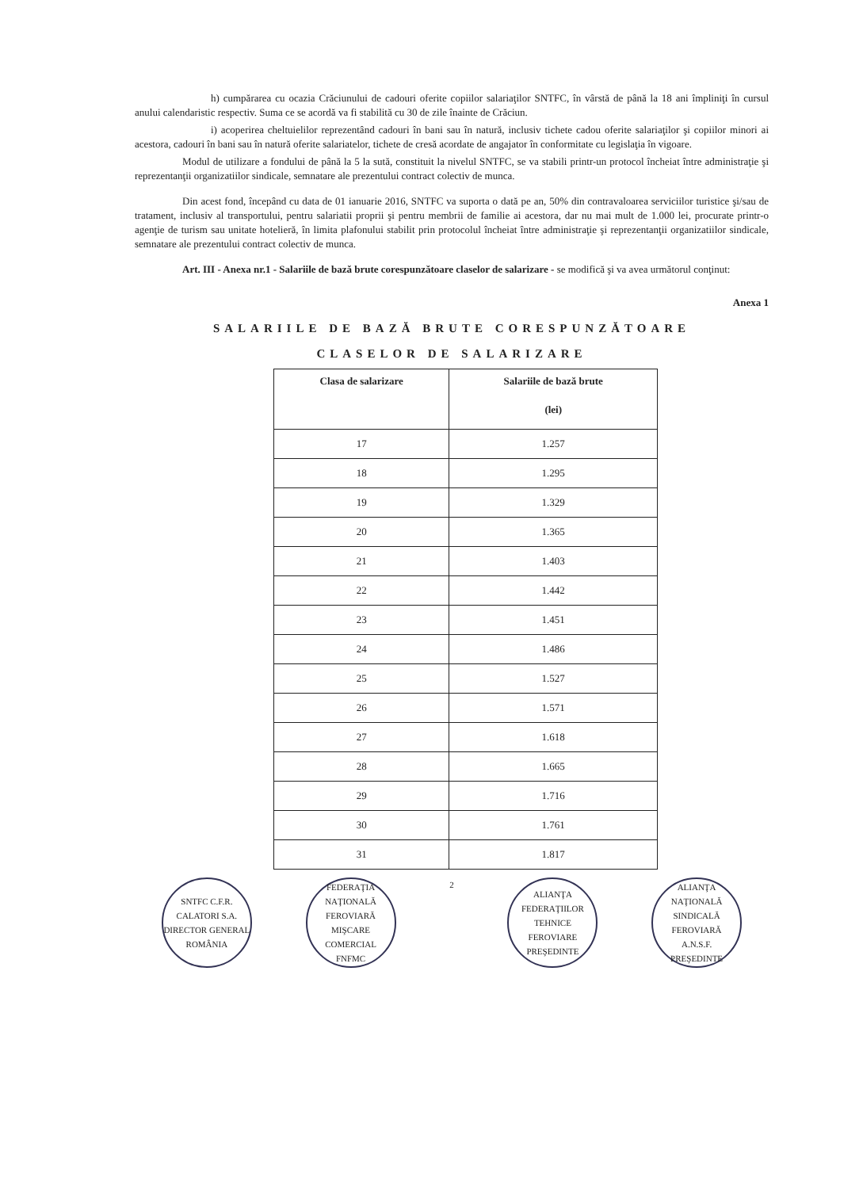h) cumpărarea cu ocazia Crăciunului de cadouri oferite copiilor salariaţilor SNTFC, în vârstă de până la 18 ani împliniţi în cursul anului calendaristic respectiv. Suma ce se acordă va fi stabilită cu 30 de zile înainte de Crăciun.
i) acoperirea cheltuielilor reprezentând cadouri în bani sau în natură, inclusiv tichete cadou oferite salariaţilor şi copiilor minori ai acestora, cadouri în bani sau în natură oferite salariatelor, tichete de cresă acordate de angajator în conformitate cu legislaţia în vigoare.
Modul de utilizare a fondului de până la 5 la sută, constituit la nivelul SNTFC, se va stabili printr-un protocol încheiat între administraţie şi reprezentanţii organizatiilor sindicale, semnatare ale prezentului contract colectiv de munca.
Din acest fond, începând cu data de 01 ianuarie 2016, SNTFC va suporta o dată pe an, 50% din contravaloarea serviciilor turistice şi/sau de tratament, inclusiv al transportului, pentru salariatii proprii şi pentru membrii de familie ai acestora, dar nu mai mult de 1.000 lei, procurate printr-o agenţie de turism sau unitate hotelieră, în limita plafonului stabilit prin protocolul încheiat între administraţie şi reprezentanţii organizatiilor sindicale, semnatare ale prezentului contract colectiv de munca.
Art. III - Anexa nr.1 - Salariile de bază brute corespunzătoare claselor de salarizare - se modifică şi va avea următorul conţinut:
Anexa 1
SALARIILE DE BAZĂ BRUTE CORESPUNZĂTOARE
CLASELOR DE SALARIZARE
| Clasa de salarizare | Salariile de bază brute (lei) |
| --- | --- |
| 17 | 1.257 |
| 18 | 1.295 |
| 19 | 1.329 |
| 20 | 1.365 |
| 21 | 1.403 |
| 22 | 1.442 |
| 23 | 1.451 |
| 24 | 1.486 |
| 25 | 1.527 |
| 26 | 1.571 |
| 27 | 1.618 |
| 28 | 1.665 |
| 29 | 1.716 |
| 30 | 1.761 |
| 31 | 1.817 |
SNTFC C.F.R. CALATORI S.A.
DIRECTOR GENERAL
ROMÂNIA
FEDERAŢIA NAŢIONALĂ FEROVIARĂ MIŞCARE COMERCIAL
FNFMC
2
ALIANŢA FEDERAŢIILOR TEHNICE FEROVIARE
PREŞEDINTE
ALIANŢA NAŢIONALĂ SINDICALĂ FEROVIARĂ
A.N.S.F.
PREŞEDINTE